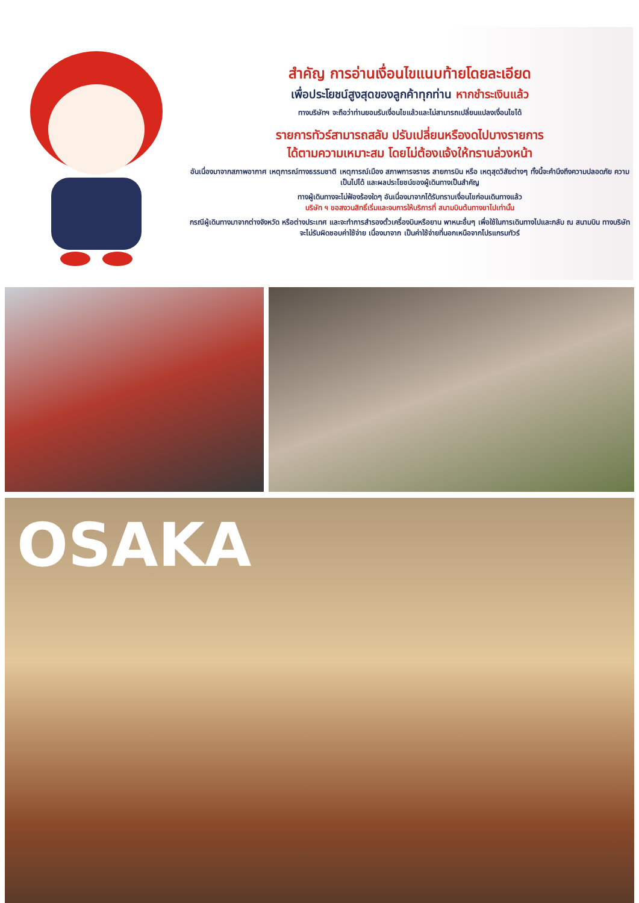สำคัญ การอ่านเงื่อนไขแนบท้ายโดยละเอียด
เพื่อประโยชน์สูงสุดของลูกค้าทุกท่าน หากชำระเงินแล้ว
ทางบริษัทฯ จะถือว่าท่านยอมรับเงื่อนไขแล้วและไม่สามารถเปลี่ยนแปลงเงื่อนไขได้
รายการทัวร์สามารถสลับ ปรับเปลี่ยนหรืองดไปบางรายการ
ได้ตามความเหมาะสม โดยไม่ต้องแจ้งให้ทราบล่วงหน้า
อันเนื่องมาจากสภาพอากาศ เหตุการณ์ทางธรรมชาติ เหตุการณ์เมือง สภาพการจราจร สายการบิน หรือ เหตุสุดวิสัยต่างๆ ทั้งนี้จะคำนึงถึงความปลอดภัย ความเป็นไปได้ และผลประโยชน์ของผู้เดินทางเป็นสำคัญ
ทางผู้เดินทางจะไม่ฟ้องร้องใดๆ อันเนื่องมาจากได้รับทราบเงื่อนไขก่อนเดินทางแล้ว
บริษัท ฯ ขอสงวนสิทธิ์เริ่มและจบการให้บริการที่ สนามบินต้นทางขาไปเท่านั้น
กรณีผู้เดินทางมาจากต่างจังหวัด หรือต่างประเทศ และจะทำการสำรองตั๋วเครื่องบินหรือยาน พาหนะอื่นๆ เพื่อใช้ในการเดินทางไปและกลับ ณ สนามบิน ทางบริษัท จะไม่รับผิดชอบค่าใช้จ่าย เนื่องมาจาก เป็นค่าใช้จ่ายที่นอกเหนือจากโปรแกรมทัวร์
OSAKA